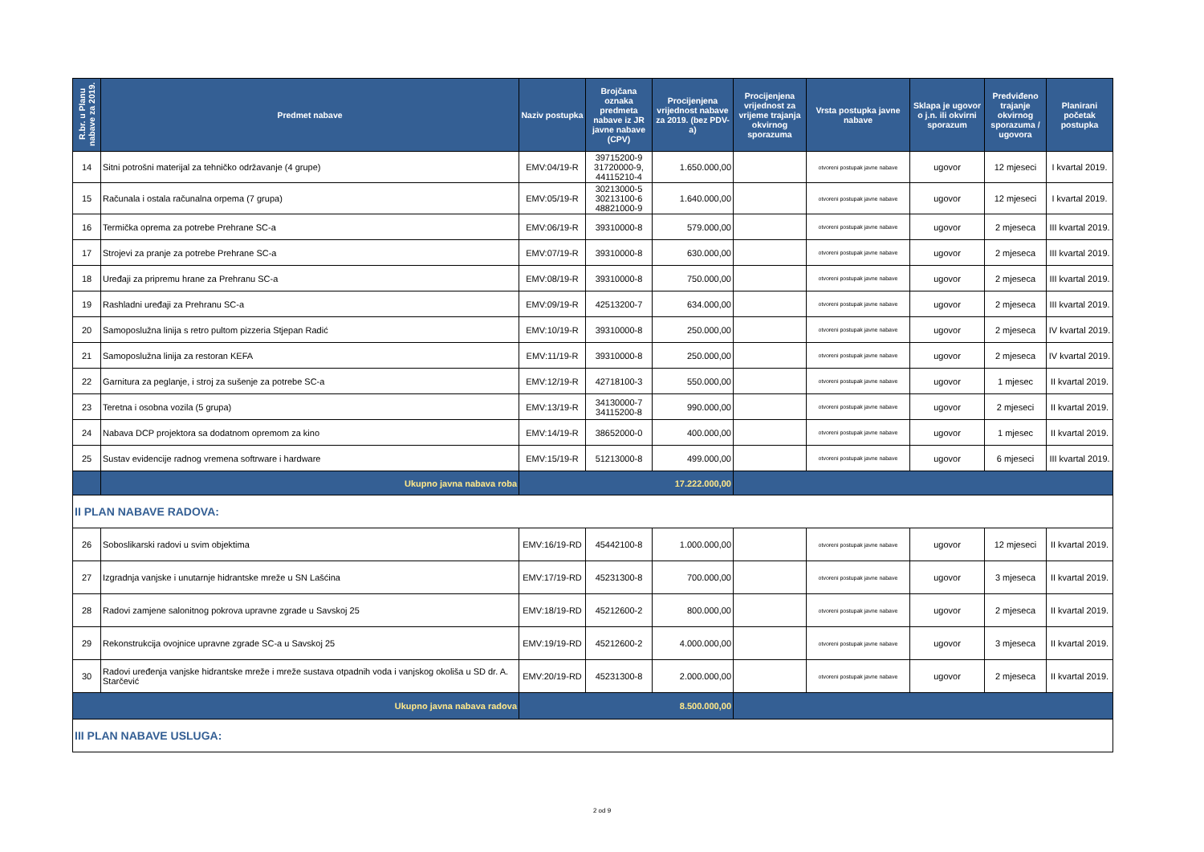| R.br. u Planu nabave za 2019. | Predmet nabave | Naziv postupka | Brojčana oznaka predmeta nabave iz JR javne nabave (CPV) | Procijenjena vrijednost nabave za 2019. (bez PDV-a) | Procijenjena vrijednost za vrijeme trajanja okvirnog sporazuma | Vrsta postupka javne nabave | Sklapa je ugovor o j.n. ili okvirni sporazum | Predviđeno trajanje okvirnog sporazuma / ugovora | Planirani početak postupka |
| --- | --- | --- | --- | --- | --- | --- | --- | --- | --- |
| 14 | Sitni potrošni materijal za tehničko održavanje (4 grupe) | EMV:04/19-R | 39715200-9 31720000-9, 44115210-4 | 1.650.000,00 | | otvoreni postupak javne nabave | ugovor | 12 mjeseci | I kvartal 2019. |
| 15 | Računala i ostala računalna orpema (7 grupa) | EMV:05/19-R | 30213000-5 30213100-6 48821000-9 | 1.640.000,00 | | otvoreni postupak javne nabave | ugovor | 12 mjeseci | I kvartal 2019. |
| 16 | Termička oprema za potrebe Prehrane SC-a | EMV:06/19-R | 39310000-8 | 579.000,00 | | otvoreni postupak javne nabave | ugovor | 2 mjeseca | III kvartal 2019. |
| 17 | Strojevi za pranje za potrebe Prehrane SC-a | EMV:07/19-R | 39310000-8 | 630.000,00 | | otvoreni postupak javne nabave | ugovor | 2 mjeseca | III kvartal 2019. |
| 18 | Uređaji za pripremu hrane za Prehranu SC-a | EMV:08/19-R | 39310000-8 | 750.000,00 | | otvoreni postupak javne nabave | ugovor | 2 mjeseca | III kvartal 2019. |
| 19 | Rashladni uređaji za Prehranu SC-a | EMV:09/19-R | 42513200-7 | 634.000,00 | | otvoreni postupak javne nabave | ugovor | 2 mjeseca | III kvartal 2019. |
| 20 | Samoposlužna linija s retro pultom pizzeria Stjepan Radić | EMV:10/19-R | 39310000-8 | 250.000,00 | | otvoreni postupak javne nabave | ugovor | 2 mjeseca | IV kvartal 2019. |
| 21 | Samoposlužna linija za restoran KEFA | EMV:11/19-R | 39310000-8 | 250.000,00 | | otvoreni postupak javne nabave | ugovor | 2 mjeseca | IV kvartal 2019. |
| 22 | Garnitura za peglanje, i stroj za sušenje za potrebe SC-a | EMV:12/19-R | 42718100-3 | 550.000,00 | | otvoreni postupak javne nabave | ugovor | 1 mjesec | II kvartal 2019. |
| 23 | Teretna i osobna vozila (5 grupa) | EMV:13/19-R | 34130000-7 34115200-8 | 990.000,00 | | otvoreni postupak javne nabave | ugovor | 2 mjeseci | II kvartal 2019. |
| 24 | Nabava DCP projektora sa dodatnom opremom za kino | EMV:14/19-R | 38652000-0 | 400.000,00 | | otvoreni postupak javne nabave | ugovor | 1 mjesec | II kvartal 2019. |
| 25 | Sustav evidencije radnog vremena softrware i hardware | EMV:15/19-R | 51213000-8 | 499.000,00 | | otvoreni postupak javne nabave | ugovor | 6 mjeseci | III kvartal 2019. |
| | Ukupno javna nabava roba | 17.222.000,00 | | | | | | | |
| II PLAN NABAVE RADOVA: | | | | | | | | | |
| 26 | Soboslikarski radovi u svim objektima | EMV:16/19-RD | 45442100-8 | 1.000.000,00 | | otvoreni postupak javne nabave | ugovor | 12 mjeseci | II kvartal 2019. |
| 27 | Izgradnja vanjske i unutarnje hidrantske mreže u SN Lašćina | EMV:17/19-RD | 45231300-8 | 700.000,00 | | otvoreni postupak javne nabave | ugovor | 3 mjeseca | II kvartal 2019. |
| 28 | Radovi zamjene salonitnog pokrova upravne zgrade u Savskoj 25 | EMV:18/19-RD | 45212600-2 | 800.000,00 | | otvoreni postupak javne nabave | ugovor | 2 mjeseca | II kvartal 2019. |
| 29 | Rekonstrukcija ovojnice upravne zgrade SC-a u Savskoj 25 | EMV:19/19-RD | 45212600-2 | 4.000.000,00 | | otvoreni postupak javne nabave | ugovor | 3 mjeseca | II kvartal 2019. |
| 30 | Radovi uređenja vanjske hidrantske mreže i mreže sustava otpadnih voda i vanjskog okoliša u SD dr. A. Starčević | EMV:20/19-RD | 45231300-8 | 2.000.000,00 | | otvoreni postupak javne nabave | ugovor | 2 mjeseca | II kvartal 2019. |
| Ukupno javna nabava radova | | 8.500.000,00 | | | | | | | |
| III PLAN NABAVE USLUGA: | | | | | | | | | |
2 od 9